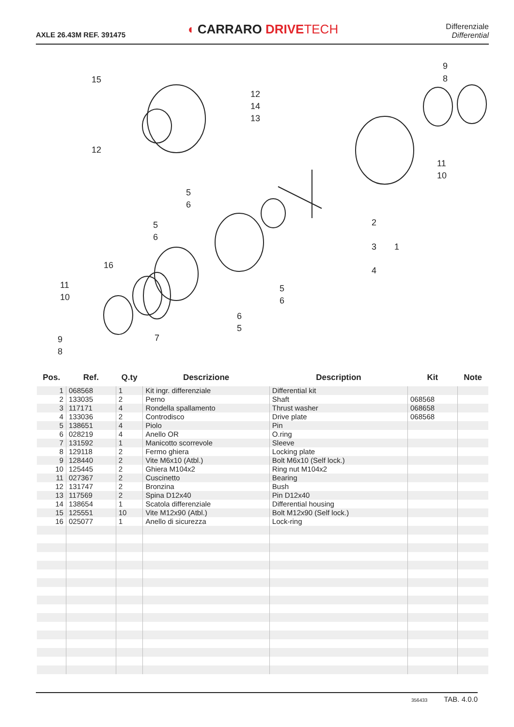AXLE 26.43M REF. 391475
◖ CARRARO DRIVE TECH
Differenziale
Differential
9
8
15
12
14
13
12
11
10
5
6
2
5
6
3
1
16
4
11
10
5
6
6
5
7
9
8
| Pos. | Ref. | Q.ty | Descrizione | Description | Kit | Note |
| --- | --- | --- | --- | --- | --- | --- |
| 1 | 068568 | 1 | Kit ingr. differenziale | Differential kit | | |
| 2 | 133035 | 2 | Perno | Shaft | 068568 | |
| 3 | 117171 | 4 | Rondella spallamento | Thrust washer | 068658 | |
| 4 | 133036 | 2 | Controdisco | Drive plate | 068568 | |
| 5 | 138651 | 4 | Piolo | Pin | | |
| 6 | 028219 | 4 | Anello OR | O.ring | | |
| 7 | 131592 | 1 | Manicotto scorrevole | Sleeve | | |
| 8 | 129118 | 2 | Fermo ghiera | Locking plate | | |
| 9 | 128440 | 2 | Vite M6x10 (Atbl.) | Bolt M6x10 (Self lock.) | | |
| 10 | 125445 | 2 | Ghiera M104x2 | Ring nut M104x2 | | |
| 11 | 027367 | 2 | Cuscinetto | Bearing | | |
| 12 | 131747 | 2 | Bronzina | Bush | | |
| 13 | 117569 | 2 | Spina D12x40 | Pin D12x40 | | |
| 14 | 138654 | 1 | Scatola differenziale | Differential housing | | |
| 15 | 125551 | 10 | Vite M12x90 (Atbl.) | Bolt M12x90 (Self lock.) | | |
| 16 | 025077 | 1 | Anello di sicurezza | Lock-ring | | |
356433 TAB. 4.0.0